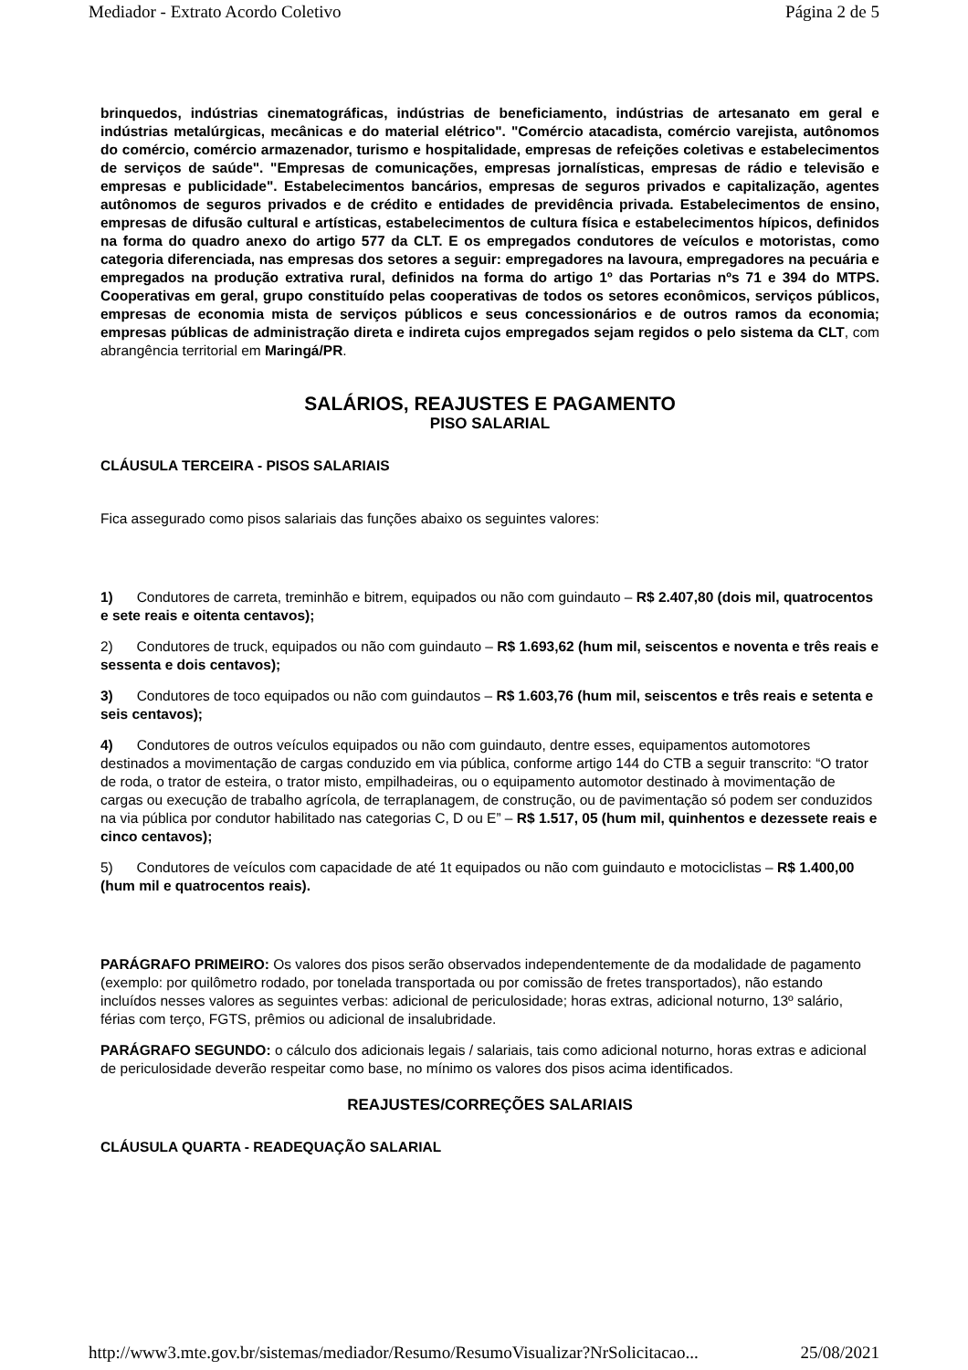Mediador - Extrato Acordo Coletivo Página 2 de 5
brinquedos, indústrias cinematográficas, indústrias de beneficiamento, indústrias de artesanato em geral e indústrias metalúrgicas, mecânicas e do material elétrico". "Comércio atacadista, comércio varejista, autônomos do comércio, comércio armazenador, turismo e hospitalidade, empresas de refeições coletivas e estabelecimentos de serviços de saúde". "Empresas de comunicações, empresas jornalísticas, empresas de rádio e televisão e empresas e publicidade". Estabelecimentos bancários, empresas de seguros privados e capitalização, agentes autônomos de seguros privados e de crédito e entidades de previdência privada. Estabelecimentos de ensino, empresas de difusão cultural e artísticas, estabelecimentos de cultura física e estabelecimentos hípicos, definidos na forma do quadro anexo do artigo 577 da CLT. E os empregados condutores de veículos e motoristas, como categoria diferenciada, nas empresas dos setores a seguir: empregadores na lavoura, empregadores na pecuária e empregados na produção extrativa rural, definidos na forma do artigo 1º das Portarias nºs 71 e 394 do MTPS. Cooperativas em geral, grupo constituído pelas cooperativas de todos os setores econômicos, serviços públicos, empresas de economia mista de serviços públicos e seus concessionários e de outros ramos da economia; empresas públicas de administração direta e indireta cujos empregados sejam regidos o pelo sistema da CLT, com abrangência territorial em Maringá/PR.
SALÁRIOS, REAJUSTES E PAGAMENTO
PISO SALARIAL
CLÁUSULA TERCEIRA - PISOS SALARIAIS
Fica assegurado como pisos salariais das funções abaixo os seguintes valores:
1) Condutores de carreta, treminhão e bitrem, equipados ou não com guindauto – R$ 2.407,80 (dois mil, quatrocentos e sete reais e oitenta centavos);
2) Condutores de truck, equipados ou não com guindauto – R$ 1.693,62 (hum mil, seiscentos e noventa e três reais e sessenta e dois centavos);
3) Condutores de toco equipados ou não com guindautos – R$ 1.603,76 (hum mil, seiscentos e três reais e setenta e seis centavos);
4) Condutores de outros veículos equipados ou não com guindauto, dentre esses, equipamentos automotores destinados a movimentação de cargas conduzido em via pública, conforme artigo 144 do CTB a seguir transcrito: “O trator de roda, o trator de esteira, o trator misto, empilhadeiras, ou o equipamento automotor destinado à movimentação de cargas ou execução de trabalho agrícola, de terraplanagem, de construção, ou de pavimentação só podem ser conduzidos na via pública por condutor habilitado nas categorias C, D ou E” – R$ 1.517, 05 (hum mil, quinhentos e dezessete reais e cinco centavos);
5) Condutores de veículos com capacidade de até 1t equipados ou não com guindauto e motociclistas – R$ 1.400,00 (hum mil e quatrocentos reais).
PARÁGRAFO PRIMEIRO: Os valores dos pisos serão observados independentemente de da modalidade de pagamento (exemplo: por quilômetro rodado, por tonelada transportada ou por comissão de fretes transportados), não estando incluídos nesses valores as seguintes verbas: adicional de periculosidade; horas extras, adicional noturno, 13º salário, férias com terço, FGTS, prêmios ou adicional de insalubridade.
PARÁGRAFO SEGUNDO: o cálculo dos adicionais legais / salariais, tais como adicional noturno, horas extras e adicional de periculosidade deverão respeitar como base, no mínimo os valores dos pisos acima identificados.
REAJUSTES/CORREÇÕES SALARIAIS
CLÁUSULA QUARTA - READEQUAÇÃO SALARIAL
http://www3.mte.gov.br/sistemas/mediador/Resumo/ResumoVisualizar?NrSolicitacao... 25/08/2021